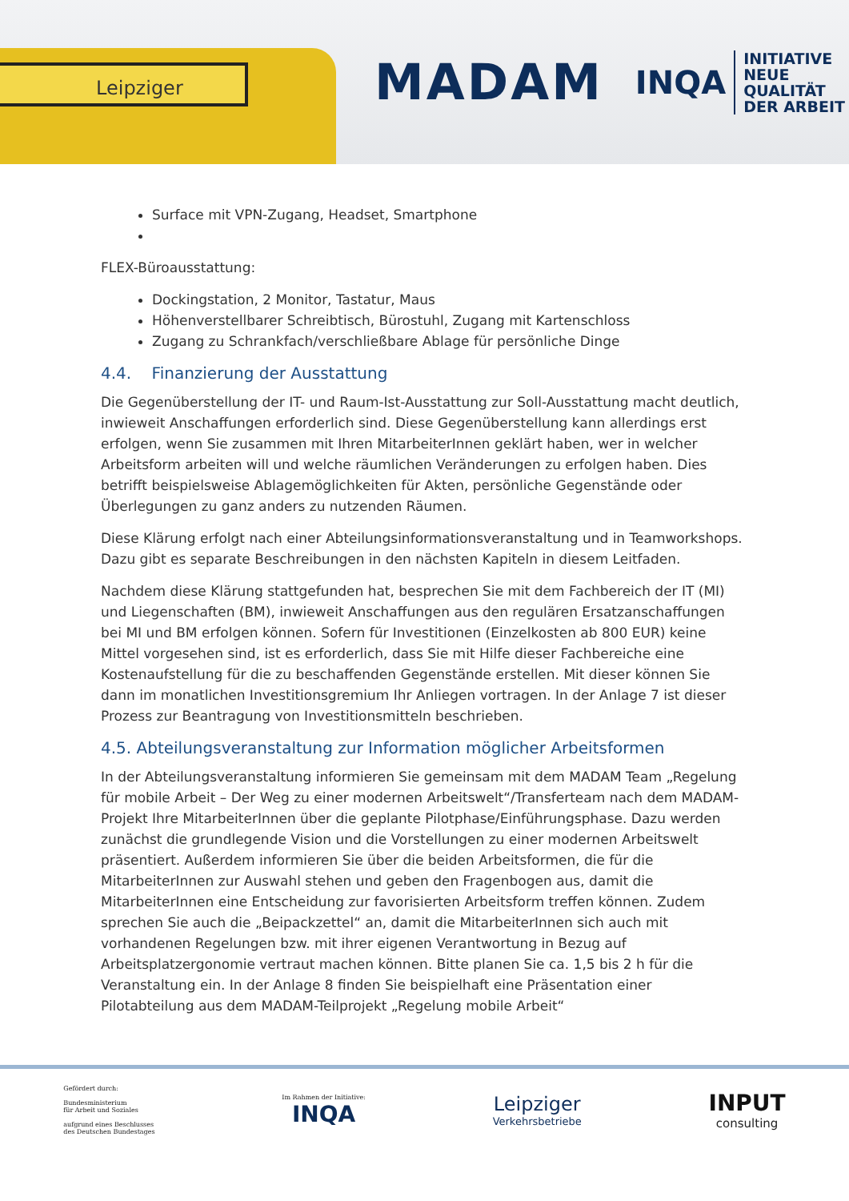Leipziger
MADAM
INQA
INITIATIVE
NEUE QUALITÄT
DER ARBEIT
Surface mit VPN-Zugang, Headset, Smartphone
FLEX-Büroausstattung:
Dockingstation, 2 Monitor, Tastatur, Maus
Höhenverstellbarer Schreibtisch, Bürostuhl, Zugang mit Kartenschloss
Zugang zu Schrankfach/verschließbare Ablage für persönliche Dinge
4.4. Finanzierung der Ausstattung
Die Gegenüberstellung der IT- und Raum-Ist-Ausstattung zur Soll-Ausstattung macht deutlich, inwieweit Anschaffungen erforderlich sind. Diese Gegenüberstellung kann allerdings erst erfolgen, wenn Sie zusammen mit Ihren MitarbeiterInnen geklärt haben, wer in welcher Arbeitsform arbeiten will und welche räumlichen Veränderungen zu erfolgen haben. Dies betrifft beispielsweise Ablagemöglichkeiten für Akten, persönliche Gegenstände oder Überlegungen zu ganz anders zu nutzenden Räumen.
Diese Klärung erfolgt nach einer Abteilungsinformationsveranstaltung und in Teamworkshops. Dazu gibt es separate Beschreibungen in den nächsten Kapiteln in diesem Leitfaden.
Nachdem diese Klärung stattgefunden hat, besprechen Sie mit dem Fachbereich der IT (MI) und Liegenschaften (BM), inwieweit Anschaffungen aus den regulären Ersatzanschaffungen bei MI und BM erfolgen können. Sofern für Investitionen (Einzelkosten ab 800 EUR) keine Mittel vorgesehen sind, ist es erforderlich, dass Sie mit Hilfe dieser Fachbereiche eine Kostenaufstellung für die zu beschaffenden Gegenstände erstellen. Mit dieser können Sie dann im monatlichen Investitionsgremium Ihr Anliegen vortragen. In der Anlage 7 ist dieser Prozess zur Beantragung von Investitionsmitteln beschrieben.
4.5. Abteilungsveranstaltung zur Information möglicher Arbeitsformen
In der Abteilungsveranstaltung informieren Sie gemeinsam mit dem MADAM Team „Regelung für mobile Arbeit – Der Weg zu einer modernen Arbeitswelt“/Transferteam nach dem MADAM-Projekt Ihre MitarbeiterInnen über die geplante Pilotphase/Einführungsphase. Dazu werden zunächst die grundlegende Vision und die Vorstellungen zu einer modernen Arbeitswelt präsentiert. Außerdem informieren Sie über die beiden Arbeitsformen, die für die MitarbeiterInnen zur Auswahl stehen und geben den Fragenbogen aus, damit die MitarbeiterInnen eine Entscheidung zur favorisierten Arbeitsform treffen können. Zudem sprechen Sie auch die „Beipackzettel“ an, damit die MitarbeiterInnen sich auch mit vorhandenen Regelungen bzw. mit ihrer eigenen Verantwortung in Bezug auf Arbeitsplatzergonomie vertraut machen können. Bitte planen Sie ca. 1,5 bis 2 h für die Veranstaltung ein. In der Anlage 8 finden Sie beispielhaft eine Präsentation einer Pilotabteilung aus dem MADAM-Teilprojekt „Regelung mobile Arbeit“
Gefördert durch:
Bundesministerium
für Arbeit und Soziales
aufgrund eines Beschlusses
des Deutschen Bundestages
Im Rahmen der Initiative:
INQA
Leipziger
Verkehrsbetriebe
INPUT
consulting